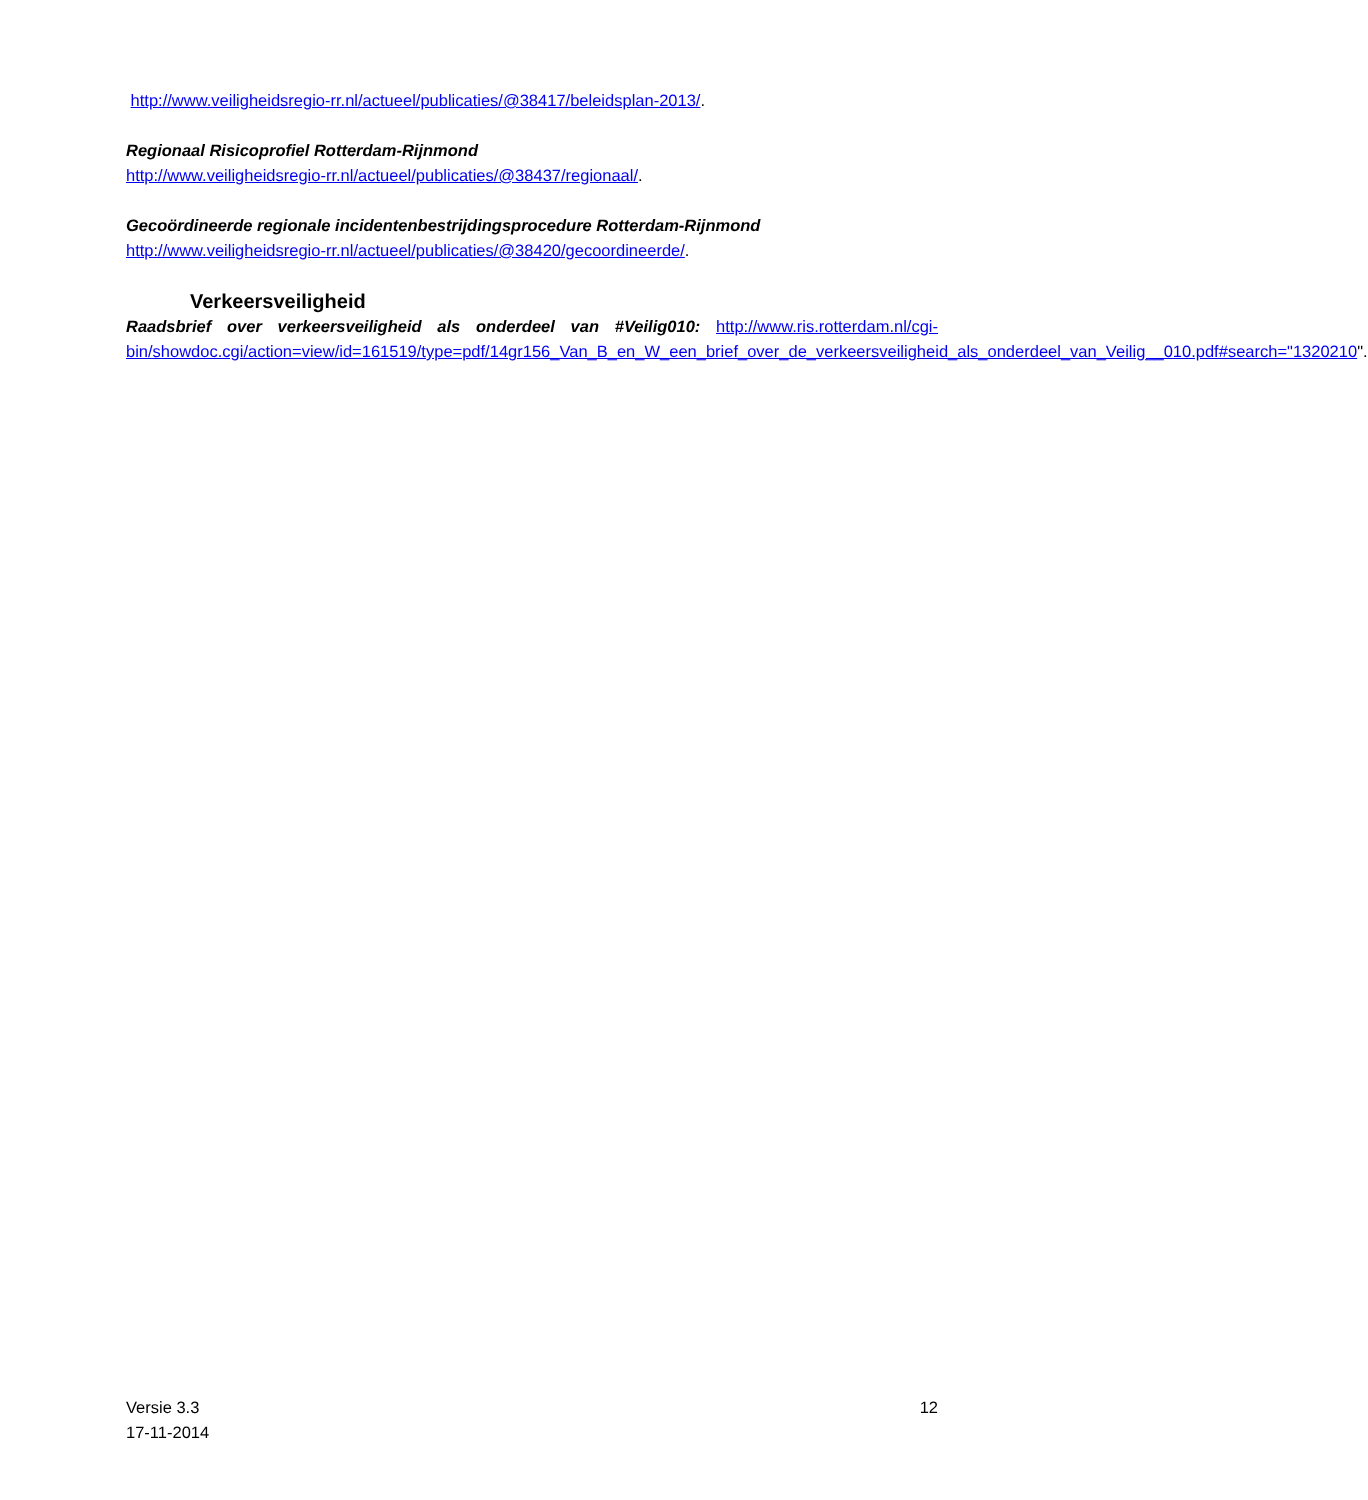http://www.veiligheidsregio-rr.nl/actueel/publicaties/@38417/beleidsplan-2013/.
Regionaal Risicoprofiel Rotterdam-Rijnmond
http://www.veiligheidsregio-rr.nl/actueel/publicaties/@38437/regionaal/.
Gecoördineerde regionale incidentenbestrijdingsprocedure Rotterdam-Rijnmond
http://www.veiligheidsregio-rr.nl/actueel/publicaties/@38420/gecoordineerde/.
Verkeersveiligheid
Raadsbrief over verkeersveiligheid als onderdeel van #Veilig010: http://www.ris.rotterdam.nl/cgi-bin/showdoc.cgi/action=view/id=161519/type=pdf/14gr156_Van_B_en_W_een_brief_over_de_verkeersveiligheid_als_onderdeel_van_Veilig__010.pdf#search="1320210".
Versie 3.3
17-11-2014
12